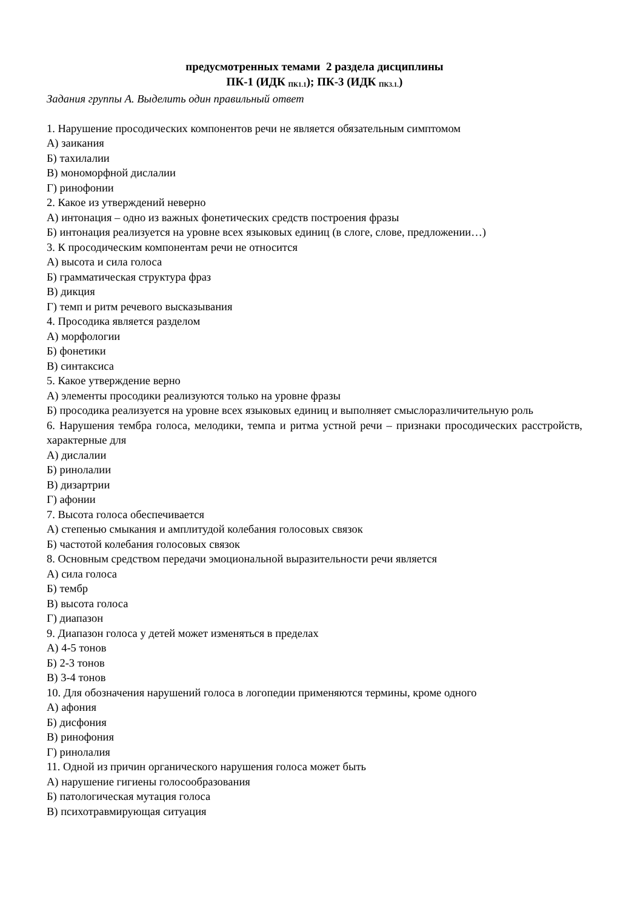предусмотренных темами 2 раздела дисциплины
ПК-1 (ИДК <sub>ПК1.1</sub>); ПК-3 (ИДК <sub>ПК3.1.</sub>)
Задания группы А. Выделить один правильный ответ
1. Нарушение просодических компонентов речи не является обязательным симптомом
А) заикания
Б) тахилалии
В) мономорфной дислалии
Г) ринофонии
2. Какое из утверждений неверно
А) интонация – одно из важных фонетических средств построения фразы
Б) интонация реализуется на уровне всех языковых единиц (в слоге, слове, предложении…)
3. К просодическим компонентам речи не относится
А) высота и сила голоса
Б) грамматическая структура фраз
В) дикция
Г) темп и ритм речевого высказывания
4. Просодика является разделом
А) морфологии
Б) фонетики
В) синтаксиса
5. Какое утверждение верно
А) элементы просодики реализуются только на уровне фразы
Б) просодика реализуется на уровне всех языковых единиц и выполняет смыслоразличительную роль
6. Нарушения тембра голоса, мелодики, темпа и ритма устной речи – признаки просодических расстройств, характерные для
А) дислалии
Б) ринолалии
В) дизартрии
Г) афонии
7. Высота голоса обеспечивается
А) степенью смыкания и амплитудой колебания голосовых связок
Б) частотой колебания голосовых связок
8. Основным средством передачи эмоциональной выразительности речи является
А) сила голоса
Б) тембр
В) высота голоса
Г) диапазон
9. Диапазон голоса у детей может изменяться в пределах
А) 4-5 тонов
Б) 2-3 тонов
В) 3-4 тонов
10. Для обозначения нарушений голоса в логопедии применяются термины, кроме одного
А) афония
Б) дисфония
В) ринофония
Г) ринолалия
11. Одной из причин органического нарушения голоса может быть
А) нарушение гигиены голосообразования
Б) патологическая мутация голоса
В) психотравмирующая ситуация